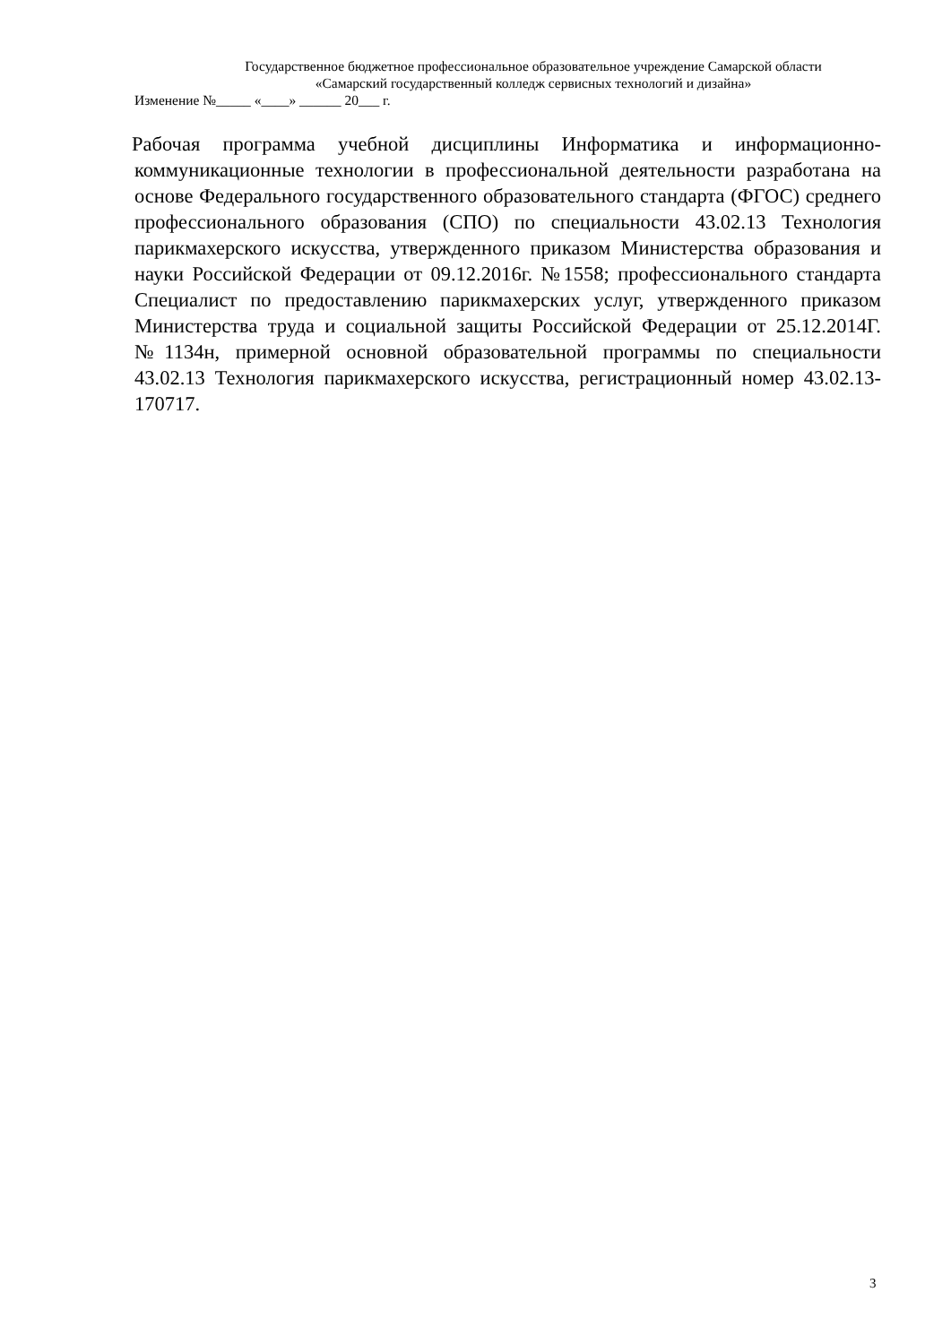Государственное бюджетное профессиональное образовательное учреждение Самарской области
«Самарский государственный колледж сервисных технологий и дизайна»
Изменение №_____ «____» ______ 20___ г.
Рабочая программа учебной дисциплины Информатика и информационно-коммуникационные технологии в профессиональной деятельности разработана на основе Федерального государственного образовательного стандарта (ФГОС) среднего профессионального образования (СПО) по специальности 43.02.13 Технология парикмахерского искусства, утвержденного приказом Министерства образования и науки Российской Федерации от 09.12.2016г. №1558; профессионального стандарта Специалист по предоставлению парикмахерских услуг, утвержденного приказом Министерства труда и социальной защиты Российской Федерации от 25.12.2014Г. №1134н, примерной основной образовательной программы по специальности 43.02.13 Технология парикмахерского искусства, регистрационный номер 43.02.13-170717.
3